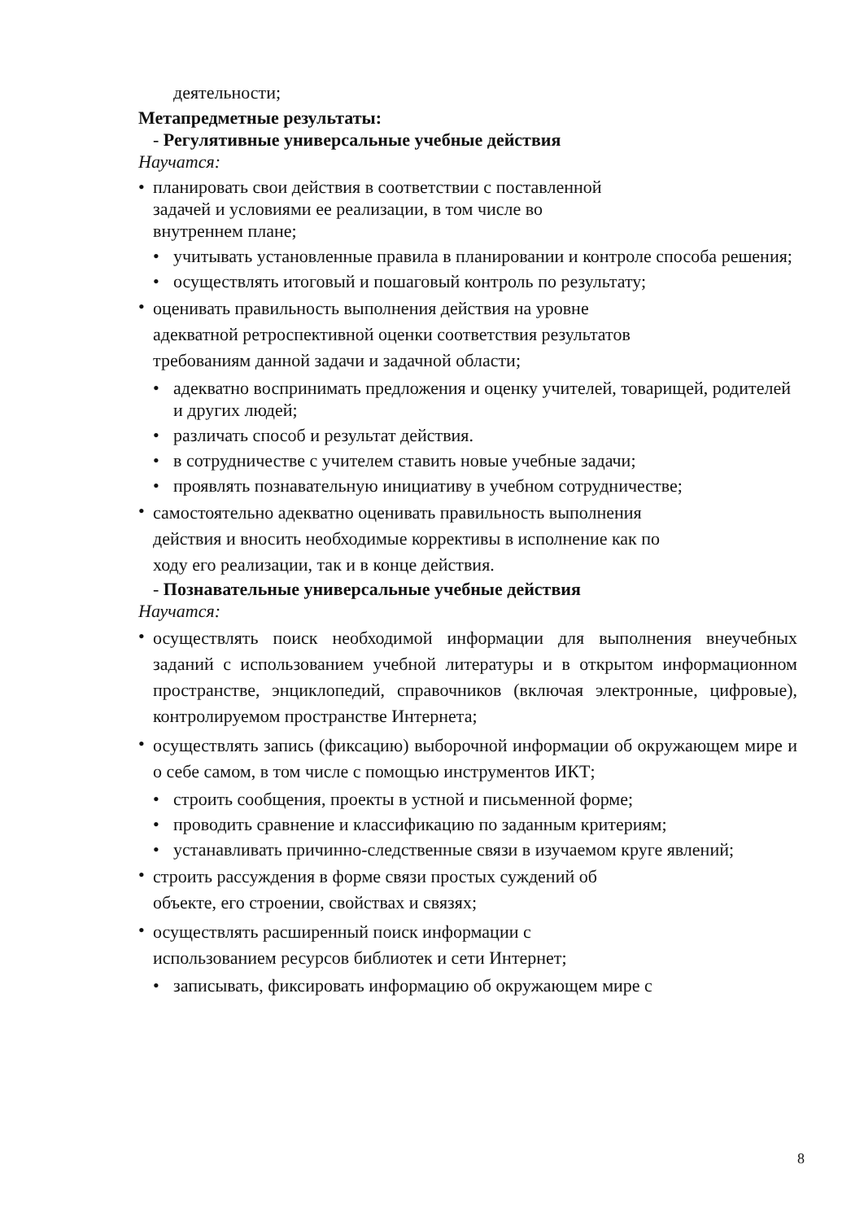деятельности;
Метапредметные результаты:
- Регулятивные универсальные учебные действия
Научатся:
• планировать свои действия в соответствии с поставленной
задачей и условиями ее реализации, в том числе во
внутреннем плане;
• учитывать установленные правила в планировании и контроле способа решения;
• осуществлять итоговый и пошаговый контроль по результату;
•
оценивать правильность выполнения действия на уровне
адекватной ретроспективной оценки соответствия результатов
требованиям данной задачи и задачной области;
• адекватно воспринимать предложения и оценку учителей, товарищей, родителей и других людей;
• различать способ и результат действия.
• в сотрудничестве с учителем ставить новые учебные задачи;
• проявлять познавательную инициативу в учебном сотрудничестве;
•
самостоятельно адекватно оценивать правильность выполнения
действия и вносить необходимые коррективы в исполнение как по
ходу его реализации, так и в конце действия.
- Познавательные универсальные учебные действия
Научатся:
•
осуществлять поиск необходимой информации для выполнения внеучебных заданий с использованием учебной литературы и в открытом информационном пространстве, энциклопедий, справочников (включая электронные, цифровые), контролируемом пространстве Интернета;
•
осуществлять запись (фиксацию) выборочной информации об окружающем мире и о себе самом, в том числе с помощью инструментов ИКТ;
• строить сообщения, проекты в устной и письменной форме;
• проводить сравнение и классификацию по заданным критериям;
• устанавливать причинно-следственные связи в изучаемом круге явлений;
•
строить рассуждения в форме связи простых суждений об
объекте, его строении, свойствах и связях;
•
осуществлять расширенный поиск информации с
использованием ресурсов библиотек и сети Интернет;
• записывать, фиксировать информацию об окружающем мире с
8